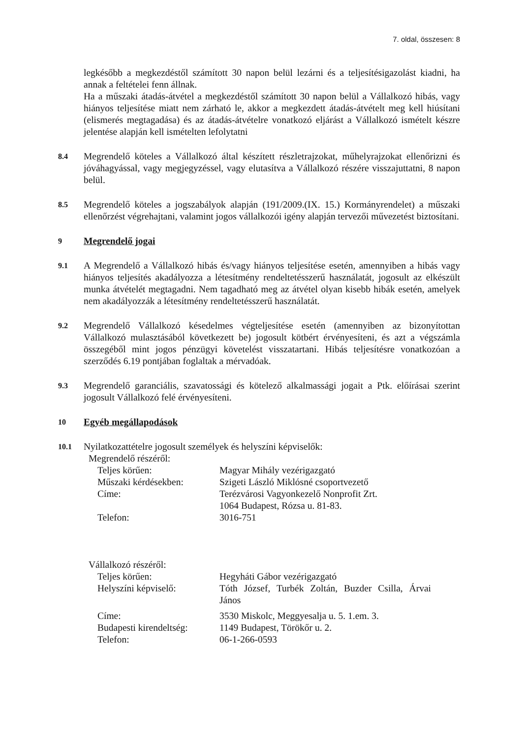7. oldal, összesen: 8
legkésőbb a megkezdéstől számított 30 napon belül lezárni és a teljesítésigazolást kiadni, ha annak a feltételei fenn állnak.
Ha a műszaki átadás-átvétel a megkezdéstől számított 30 napon belül a Vállalkozó hibás, vagy hiányos teljesítése miatt nem zárható le, akkor a megkezdett átadás-átvételt meg kell hiúsítani (elismerés megtagadása) és az átadás-átvételre vonatkozó eljárást a Vállalkozó ismételt készre jelentése alapján kell ismételten lefolytatni
8.4
Megrendelő köteles a Vállalkozó által készített részletrajzokat, műhelyrajzokat ellenőrizni és jóváhagyással, vagy megjegyzéssel, vagy elutasítva a Vállalkozó részére visszajuttatni, 8 napon belül.
8.5
Megrendelő köteles a jogszabályok alapján (191/2009.(IX. 15.) Kormányrendelet) a műszaki ellenőrzést végrehajtani, valamint jogos vállalkozói igény alapján tervezői művezetést biztosítani.
9
Megrendelő jogai
9.1
A Megrendelő a Vállalkozó hibás és/vagy hiányos teljesítése esetén, amennyiben a hibás vagy hiányos teljesítés akadályozza a létesítmény rendeltetésszerű használatát, jogosult az elkészült munka átvételét megtagadni. Nem tagadható meg az átvétel olyan kisebb hibák esetén, amelyek nem akadályozzák a létesítmény rendeltetésszerű használatát.
9.2
Megrendelő Vállalkozó késedelmes végteljesítése esetén (amennyiben az bizonyítottan Vállalkozó mulasztásából következett be) jogosult kötbért érvényesíteni, és azt a végszámla összegéből mint jogos pénzügyi követelést visszatartani. Hibás teljesítésre vonatkozóan a szerződés 6.19 pontjában foglaltak a mérvadóak.
9.3
Megrendelő garanciális, szavatossági és kötelező alkalmassági jogait a Ptk. előírásai szerint jogosult Vállalkozó felé érvényesíteni.
10
Egyéb megállapodások
10.1
Nyilatkozattételre jogosult személyek és helyszíni képviselők:
Megrendelő részéről:
| Teljes körűen: | Magyar Mihály vezérigazgató |
| Műszaki kérdésekben: | Szigeti László Miklósné csoportvezető |
| Címe: | Terézvárosi Vagyonkezelő Nonprofit Zrt. 1064 Budapest, Rózsa u. 81-83. |
| Telefon: | 3016-751 |
Vállalkozó részéről:
| Teljes körűen: | Hegyháti Gábor vezérigazgató |
| Helyszíni képviselő: | Tóth József, Turbék Zoltán, Buzder Csilla, Árvai János |
| Címe: | 3530 Miskolc, Meggyesalja u. 5. 1.em. 3. |
| Budapesti kirendeltség: | 1149 Budapest, Törökőr u. 2. |
| Telefon: | 06-1-266-0593 |